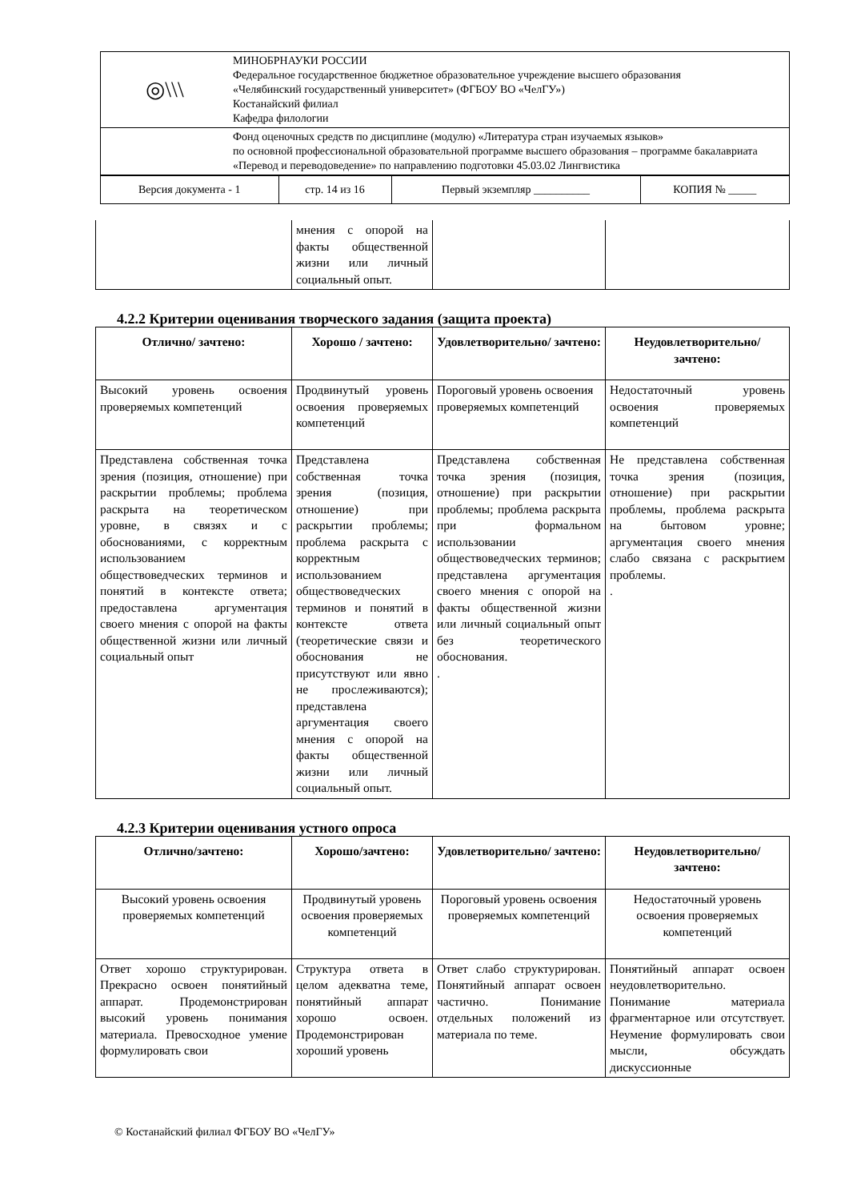| ◎\\\ | МИНОБРНАУКИ РОССИИ Федеральное государственное бюджетное образовательное учреждение высшего образования «Челябинский государственный университет» (ФГБОУ ВО «ЧелГУ») Костанайский филиал Кафедра филологии |
| | Фонд оценочных средств по дисциплине (модулю) «Литература стран изучаемых языков» по основной профессиональной образовательной программе высшего образования – программе бакалавриата «Перевод и переводоведение» по направлению подготовки 45.03.02 Лингвистика |
| Версия документа - 1 | стр. 14 из 16 | Первый экземпляр __________ | КОПИЯ № _____ |
| | мнения с опорой на факты общественной жизни или личный социальный опыт. | | |
4.2.2 Критерии оценивания творческого задания (защита проекта)
| Отлично/ зачтено: | Хорошо / зачтено: | Удовлетворительно/ зачтено: | Неудовлетворительно/ зачтено: |
| --- | --- | --- | --- |
| Высокий уровень освоения проверяемых компетенций | Продвинутый уровень освоения проверяемых компетенций | Пороговый уровень освоения проверяемых компетенций | Недостаточный уровень освоения проверяемых компетенций |
| Представлена собственная точка зрения (позиция, отношение) при раскрытии проблемы; проблема раскрыта на теоретическом уровне, в связях и с обоснованиями, с корректным использованием обществоведческих терминов и понятий в контексте ответа; предоставлена аргументация своего мнения с опорой на факты общественной жизни или личный социальный опыт | Представлена собственная точка зрения (позиция, отношение) при раскрытии проблемы; проблема раскрыта с корректным использованием обществоведческих терминов и понятий в контексте ответа (теоретические связи и обоснования не присутствуют или явно не прослеживаются); представлена аргументация своего мнения с опорой на факты общественной жизни или личный социальный опыт. | Представлена собственная точка зрения (позиция, отношение) при раскрытии проблемы; проблема раскрыта при формальном использовании обществоведческих терминов; представлена аргументация своего мнения с опорой на факты общественной жизни или личный социальный опыт без теоретического обоснования. . | Не представлена собственная точка зрения (позиция, отношение) при раскрытии проблемы, проблема раскрыта на бытовом уровне; аргументация своего мнения слабо связана с раскрытием проблемы. . |
4.2.3 Критерии оценивания устного опроса
| Отлично/зачтено: | Хорошо/зачтено: | Удовлетворительно/ зачтено: | Неудовлетворительно/ зачтено: |
| --- | --- | --- | --- |
| Высокий уровень освоения проверяемых компетенций | Продвинутый уровень освоения проверяемых компетенций | Пороговый уровень освоения проверяемых компетенций | Недостаточный уровень освоения проверяемых компетенций |
| Ответ хорошо структурирован. Прекрасно освоен понятийный аппарат. Продемонстрирован высокий уровень понимания материала. Превосходное умение формулировать свои | Структура ответа в целом адекватна теме, понятийный аппарат хорошо освоен. Продемонстрирован хороший уровень | Ответ слабо структурирован. Понятийный аппарат освоен частично. Понимание отдельных положений из материала по теме. | Понятийный аппарат освоен неудовлетворительно. Понимание материала фрагментарное или отсутствует. Неумение формулировать свои мысли, обсуждать дискуссионные |
© Костанайский филиал ФГБОУ ВО «ЧелГУ»